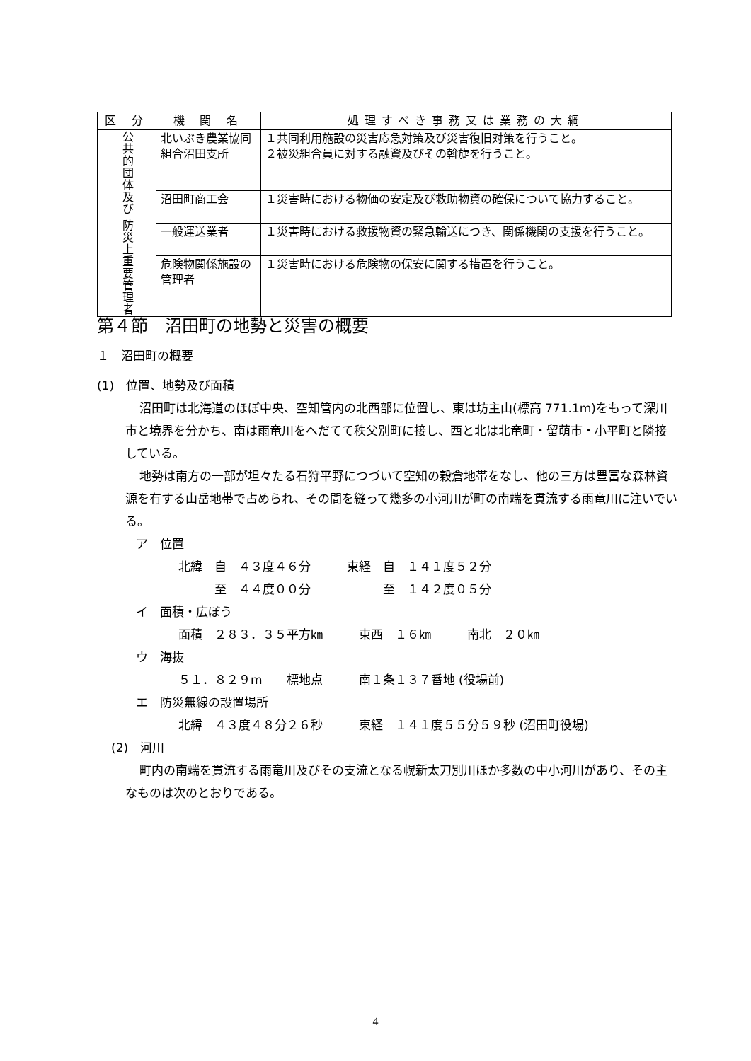| 区 分 | 機 関 名 | 処理すべき事務又は業務の大綱 |
| --- | --- | --- |
| 公共的団体及び 防災上重要管理者 | 北いぶき農業協同組合沼田支所 | １共同利用施設の災害応急対策及び災害復旧対策を行うこと。 ２被災組合員に対する融資及びその斡旋を行うこと。 |
| | 沼田町商工会 | １災害時における物価の安定及び救助物資の確保について協力すること。 |
| | 一般運送業者 | １災害時における救援物資の緊急輸送につき、関係機関の支援を行うこと。 |
| | 危険物関係施設の管理者 | １災害時における危険物の保安に関する措置を行うこと。 |
第４節　沼田町の地勢と災害の概要
１　沼田町の概要
(1)　位置、地勢及び面積
沼田町は北海道のほぼ中央、空知管内の北西部に位置し、東は坊主山(標高 771.1m)をもって深川市と境界を分かち、南は雨竜川をへだてて秩父別町に接し、西と北は北竜町・留萌市・小平町と隣接している。
地勢は南方の一部が坦々たる石狩平野につづいて空知の穀倉地帯をなし、他の三方は豊富な森林資源を有する山岳地帯で占められ、その間を縫って幾多の小河川が町の南端を貫流する雨竜川に注いでいる。
ア　位置
北緯　自　４３度４６分　　　東経　自　１４１度５２分 　　　至　４４度００分　　　　　　至　１４２度０５分
イ　面積・広ぼう
面積　２８３．３５平方㎞　　　東西　１６㎞　　　南北　２０㎞
ウ　海抜
５１．８２９m　　標地点　　　南１条１３７番地 (役場前)
エ　防災無線の設置場所
北緯　４３度４８分２６秒　　　東経　１４１度５５分５９秒 (沼田町役場)
(2)　河川
町内の南端を貫流する雨竜川及びその支流となる幌新太刀別川ほか多数の中小河川があり、その主なものは次のとおりである。
4